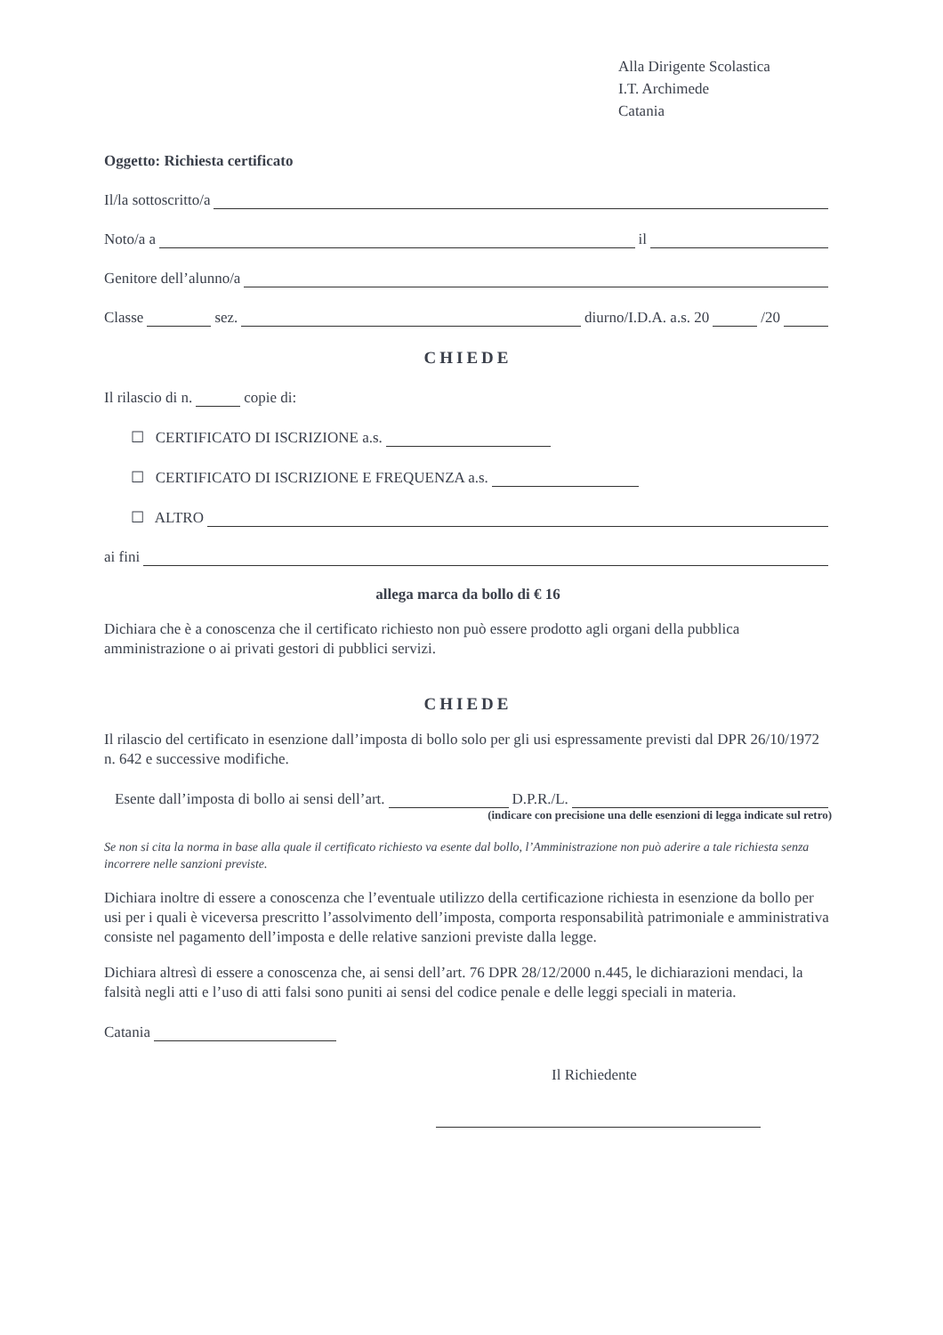Alla Dirigente Scolastica
I.T. Archimede
Catania
Oggetto: Richiesta certificato
Il/la sottoscritto/a
Noto/a a il
Genitore dell’alunno/a
Classe sez. diurno/I.D.A. a.s. 20 /20
CHIEDE
Il rilascio di n. copie di:
☐ CERTIFICATO DI ISCRIZIONE a.s.
☐ CERTIFICATO DI ISCRIZIONE E FREQUENZA a.s.
☐ ALTRO
ai fini
allega marca da bollo di € 16
Dichiara che è a conoscenza che il certificato richiesto non può essere prodotto agli organi della pubblica amministrazione o ai privati gestori di pubblici servizi.
CHIEDE
Il rilascio del certificato in esenzione dall’imposta di bollo solo per gli usi espressamente previsti dal DPR 26/10/1972 n. 642 e successive modifiche.
Esente dall’imposta di bollo ai sensi dell’art. D.P.R./L.
(indicare con precisione una delle esenzioni di legga indicate sul retro)
Se non si cita la norma in base alla quale il certificato richiesto va esente dal bollo, l’Amministrazione non può aderire a tale richiesta senza incorrere nelle sanzioni previste.
Dichiara inoltre di essere a conoscenza che l’eventuale utilizzo della certificazione richiesta in esenzione da bollo per usi per i quali è viceversa prescritto l’assolvimento dell’imposta, comporta responsabilità patrimoniale e amministrativa consiste nel pagamento dell’imposta e delle relative sanzioni previste dalla legge.
Dichiara altresì di essere a conoscenza che, ai sensi dell’art. 76 DPR 28/12/2000 n.445, le dichiarazioni mendaci, la falsità negli atti e l’uso di atti falsi sono puniti ai sensi del codice penale e delle leggi speciali in materia.
Catania
Il Richiedente